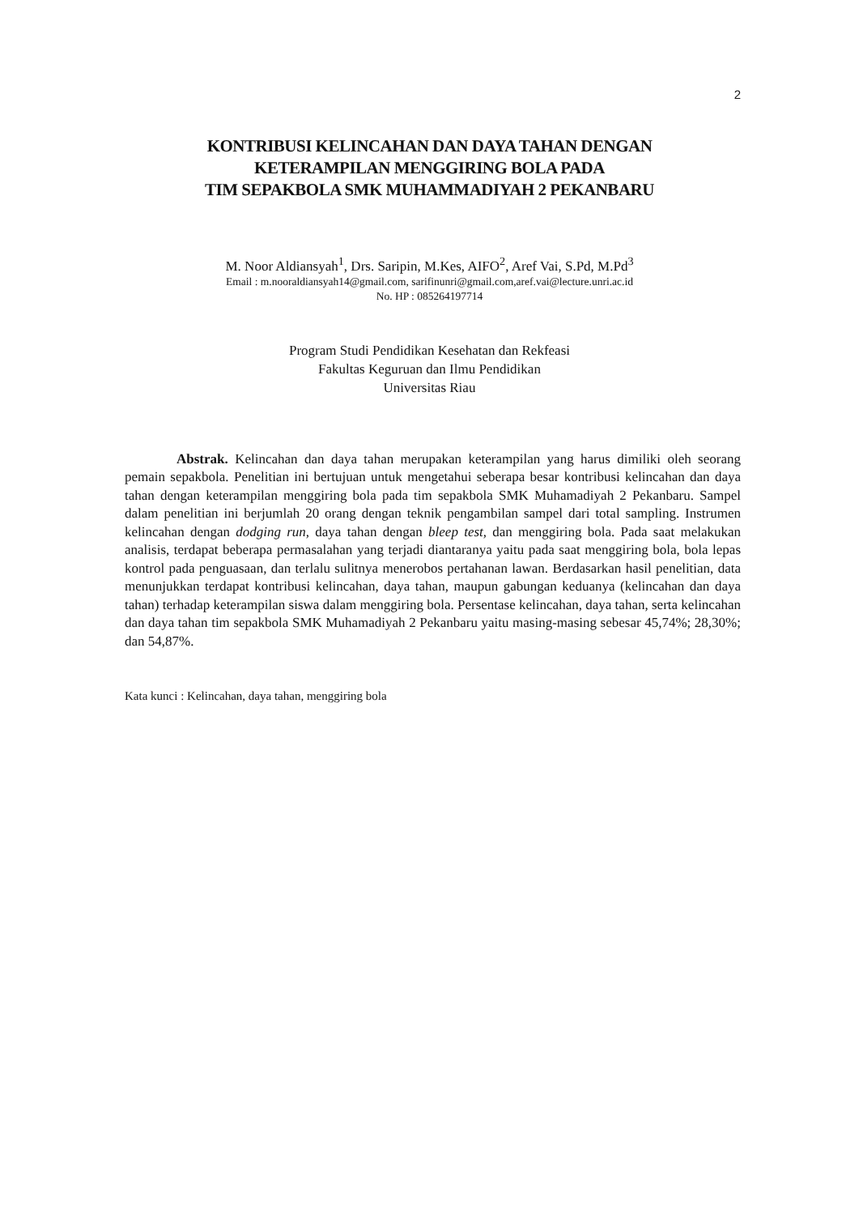2
KONTRIBUSI KELINCAHAN DAN DAYA TAHAN DENGAN
KETERAMPILAN MENGGIRING BOLA PADA
TIM SEPAKBOLA SMK MUHAMMADIYAH 2 PEKANBARU
M. Noor Aldiansyah<sup>1</sup>, Drs. Saripin, M.Kes, AIFO<sup>2</sup>, Aref Vai, S.Pd, M.Pd<sup>3</sup>
Email : m.nooraldiansyah14@gmail.com, sarifinunri@gmail.com,aref.vai@lecture.unri.ac.id
No. HP : 085264197714
Program Studi Pendidikan Kesehatan dan Rekfeasi
Fakultas Keguruan dan Ilmu Pendidikan
Universitas Riau
Abstrak. Kelincahan dan daya tahan merupakan keterampilan yang harus dimiliki oleh seorang pemain sepakbola. Penelitian ini bertujuan untuk mengetahui seberapa besar kontribusi kelincahan dan daya tahan dengan keterampilan menggiring bola pada tim sepakbola SMK Muhamadiyah 2 Pekanbaru. Sampel dalam penelitian ini berjumlah 20 orang dengan teknik pengambilan sampel dari total sampling. Instrumen kelincahan dengan dodging run, daya tahan dengan bleep test, dan menggiring bola. Pada saat melakukan analisis, terdapat beberapa permasalahan yang terjadi diantaranya yaitu pada saat menggiring bola, bola lepas kontrol pada penguasaan, dan terlalu sulitnya menerobos pertahanan lawan. Berdasarkan hasil penelitian, data menunjukkan terdapat kontribusi kelincahan, daya tahan, maupun gabungan keduanya (kelincahan dan daya tahan) terhadap keterampilan siswa dalam menggiring bola. Persentase kelincahan, daya tahan, serta kelincahan dan daya tahan tim sepakbola SMK Muhamadiyah 2 Pekanbaru yaitu masing-masing sebesar 45,74%; 28,30%; dan 54,87%.
Kata kunci : Kelincahan, daya tahan, menggiring bola